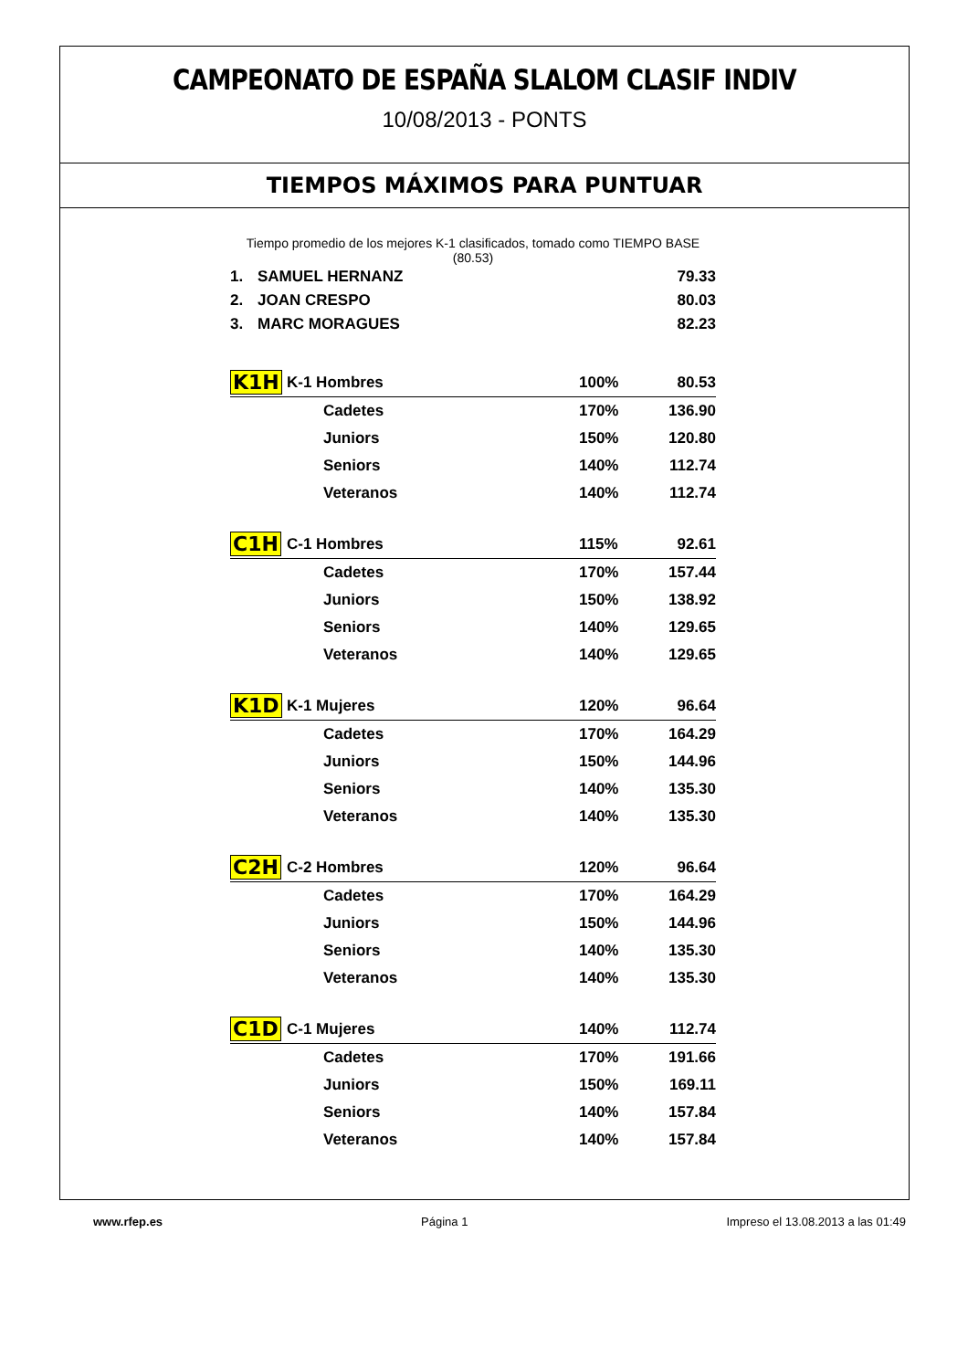CAMPEONATO DE ESPAÑA SLALOM CLASIF INDIV
10/08/2013 - PONTS
TIEMPOS MÁXIMOS PARA PUNTUAR
Tiempo promedio de los mejores K-1 clasificados, tomado como TIEMPO BASE (80.53)
| 1. | SAMUEL HERNANZ | 79.33 |
| 2. | JOAN CRESPO | 80.03 |
| 3. | MARC MORAGUES | 82.23 |
| K1H | K-1 Hombres | 100% | 80.53 |
| | Cadetes | 170% | 136.90 |
| | Juniors | 150% | 120.80 |
| | Seniors | 140% | 112.74 |
| | Veteranos | 140% | 112.74 |
| C1H | C-1 Hombres | 115% | 92.61 |
| | Cadetes | 170% | 157.44 |
| | Juniors | 150% | 138.92 |
| | Seniors | 140% | 129.65 |
| | Veteranos | 140% | 129.65 |
| K1D | K-1 Mujeres | 120% | 96.64 |
| | Cadetes | 170% | 164.29 |
| | Juniors | 150% | 144.96 |
| | Seniors | 140% | 135.30 |
| | Veteranos | 140% | 135.30 |
| C2H | C-2 Hombres | 120% | 96.64 |
| | Cadetes | 170% | 164.29 |
| | Juniors | 150% | 144.96 |
| | Seniors | 140% | 135.30 |
| | Veteranos | 140% | 135.30 |
| C1D | C-1 Mujeres | 140% | 112.74 |
| | Cadetes | 170% | 191.66 |
| | Juniors | 150% | 169.11 |
| | Seniors | 140% | 157.84 |
| | Veteranos | 140% | 157.84 |
www.rfep.es Página 1 Impreso el 13.08.2013 a las 01:49